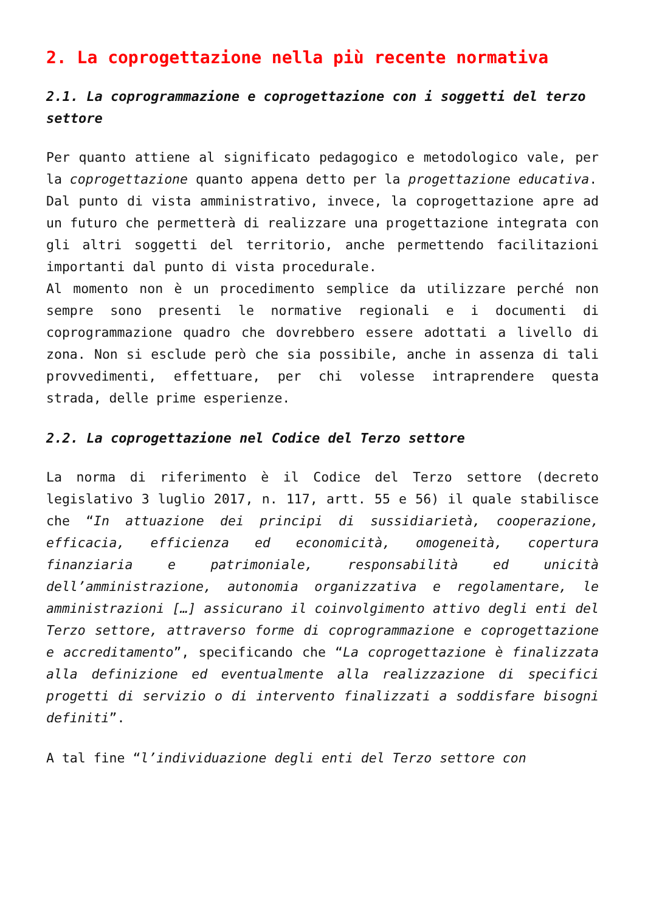2. La coprogettazione nella più recente normativa
2.1. La coprogrammazione e coprogettazione con i soggetti del terzo settore
Per quanto attiene al significato pedagogico e metodologico vale, per la coprogettazione quanto appena detto per la progettazione educativa.
Dal punto di vista amministrativo, invece, la coprogettazione apre ad un futuro che permetterà di realizzare una progettazione integrata con gli altri soggetti del territorio, anche permettendo facilitazioni importanti dal punto di vista procedurale.
Al momento non è un procedimento semplice da utilizzare perché non sempre sono presenti le normative regionali e i documenti di coprogrammazione quadro che dovrebbero essere adottati a livello di zona. Non si esclude però che sia possibile, anche in assenza di tali provvedimenti, effettuare, per chi volesse intraprendere questa strada, delle prime esperienze.
2.2. La coprogettazione nel Codice del Terzo settore
La norma di riferimento è il Codice del Terzo settore (decreto legislativo 3 luglio 2017, n. 117, artt. 55 e 56) il quale stabilisce che “In attuazione dei principi di sussidiarietà, cooperazione, efficacia, efficienza ed economicità, omogeneità, copertura finanziaria e patrimoniale, responsabilità ed unicità dell’amministrazione, autonomia organizzativa e regolamentare, le amministrazioni […] assicurano il coinvolgimento attivo degli enti del Terzo settore, attraverso forme di coprogrammazione e coprogettazione e accreditamento”, specificando che “La coprogettazione è finalizzata alla definizione ed eventualmente alla realizzazione di specifici progetti di servizio o di intervento finalizzati a soddisfare bisogni definiti”.
A tal fine “l’individuazione degli enti del Terzo settore con